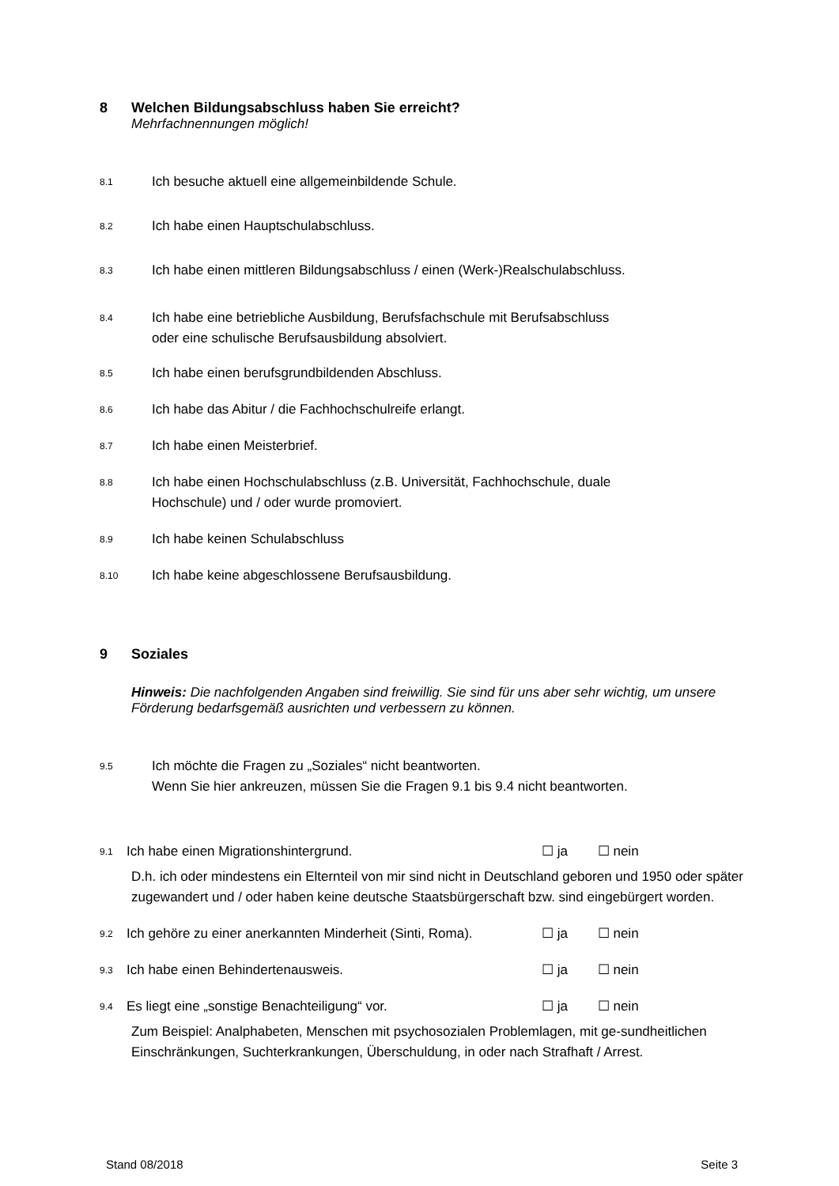8 Welchen Bildungsabschluss haben Sie erreicht?
Mehrfachnennungen möglich!
8.1
Ich besuche aktuell eine allgemeinbildende Schule.
8.2
Ich habe einen Hauptschulabschluss.
8.3
Ich habe einen mittleren Bildungsabschluss / einen (Werk-)Realschulabschluss.
8.4
Ich habe eine betriebliche Ausbildung, Berufsfachschule mit Berufsabschluss
oder eine schulische Berufsausbildung absolviert.
8.5
Ich habe einen berufsgrundbildenden Abschluss.
8.6
Ich habe das Abitur / die Fachhochschulreife erlangt.
8.7
Ich habe einen Meisterbrief.
8.8
Ich habe einen Hochschulabschluss (z.B. Universität, Fachhochschule, duale
Hochschule) und / oder wurde promoviert.
8.9
Ich habe keinen Schulabschluss
8.10
Ich habe keine abgeschlossene Berufsausbildung.
9 Soziales
Hinweis: Die nachfolgenden Angaben sind freiwillig. Sie sind für uns aber sehr wichtig, um unsere Förderung bedarfsgemäß ausrichten und verbessern zu können.
9.5
Ich möchte die Fragen zu „Soziales“ nicht beantworten.
Wenn Sie hier ankreuzen, müssen Sie die Fragen 9.1 bis 9.4 nicht beantworten.
9.1
Ich habe einen Migrationshintergrund. ☐ ja ☐ nein
D.h. ich oder mindestens ein Elternteil von mir sind nicht in Deutschland geboren und 1950 oder später zugewandert und / oder haben keine deutsche Staatsbürgerschaft bzw. sind eingebürgert worden.
9.2
Ich gehöre zu einer anerkannten Minderheit (Sinti, Roma).
☐ ja ☐ nein
9.3
Ich habe einen Behindertenausweis. ☐ ja ☐ nein
9.4
Es liegt eine „sonstige Benachteiligung“ vor. ☐ ja ☐ nein
Zum Beispiel: Analphabeten, Menschen mit psychosozialen Problemlagen, mit ge-sundheitlichen Einschränkungen, Suchterkrankungen, Überschuldung, in oder nach Strafhaft / Arrest.
Stand 08/2018 Seite 3